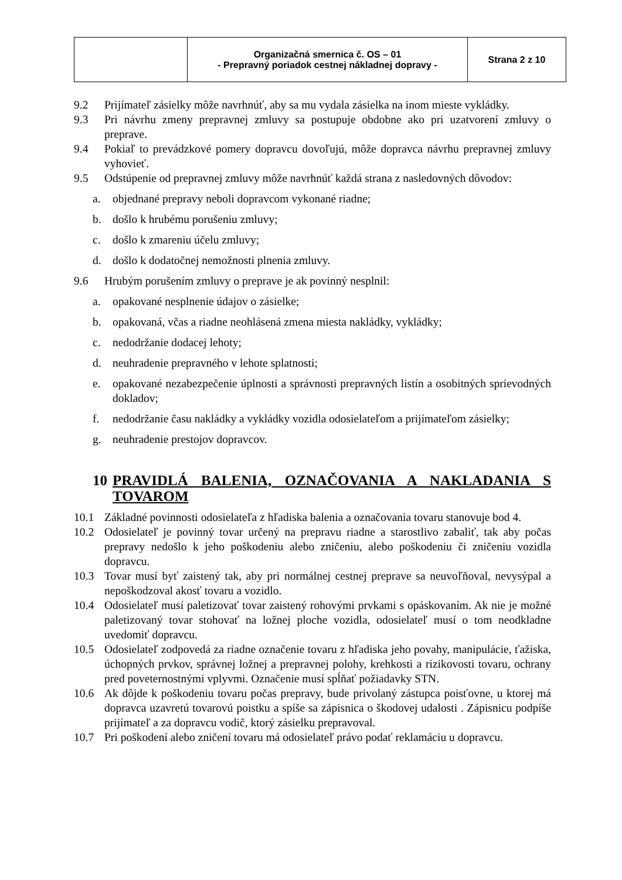| | Organizačná smernica č. OS – 01 - Prepravný poriadok cestnej nákladnej dopravy - | Strana 2 z 10 |
9.2 Prijímateľ zásielky môže navrhnúť, aby sa mu vydala zásielka na inom mieste vykládky.
9.3 Pri návrhu zmeny prepravnej zmluvy sa postupuje obdobne ako pri uzatvorení zmluvy o preprave.
9.4 Pokiaľ to prevádzkové pomery dopravcu dovoľujú, môže dopravca návrhu prepravnej zmluvy vyhovieť.
9.5 Odstúpenie od prepravnej zmluvy môže navrhnúť každá strana z nasledovných dôvodov:
a. objednané prepravy neboli dopravcom vykonané riadne;
b. došlo k hrubému porušeniu zmluvy;
c. došlo k zmareniu účelu zmluvy;
d. došlo k dodatočnej nemožnosti plnenia zmluvy.
9.6 Hrubým porušením zmluvy o preprave je ak povinný nesplnil:
a. opakované nesplnenie údajov o zásielke;
b. opakovaná, včas a riadne neohlásená zmena miesta nakládky, vykládky;
c. nedodržanie dodacej lehoty;
d. neuhradenie prepravného v lehote splatnosti;
e. opakované nezabezpečenie úplnosti a správnosti prepravných listín a osobitných sprievodných dokladov;
f. nedodržanie času nakládky a vykládky vozidla odosielateľom a prijímateľom zásielky;
g. neuhradenie prestojov dopravcov.
10 PRAVIDLÁ BALENIA, OZNAČOVANIA A NAKLADANIA S TOVAROM
10.1 Základné povinnosti odosielateľa z hľadiska balenia a označovania tovaru stanovuje bod 4.
10.2 Odosielateľ je povinný tovar určený na prepravu riadne a starostlivo zabaliť, tak aby počas prepravy nedošlo k jeho poškodeniu alebo zničeniu, alebo poškodeniu či zničeniu vozidla dopravcu.
10.3 Tovar musí byť zaistený tak, aby pri normálnej cestnej preprave sa neuvoľňoval, nevysýpal a nepoškodzoval akosť tovaru a vozidlo.
10.4 Odosielateľ musí paletizovať tovar zaistený rohovými prvkami s opáskovaním. Ak nie je možné paletizovaný tovar stohovať na ložnej ploche vozidla, odosielateľ musí o tom neodkladne uvedomiť dopravcu.
10.5 Odosielateľ zodpovedá za riadne označenie tovaru z hľadiska jeho povahy, manipulácie, ťažiska, úchopných prvkov, správnej ložnej a prepravnej polohy, krehkosti a rizikovosti tovaru, ochrany pred poveternostnými vplyvmi. Označenie musí spĺňať požiadavky STN.
10.6 Ak dôjde k poškodeniu tovaru počas prepravy, bude privolaný zástupca poisťovne, u ktorej má dopravca uzavretú tovarovú poistku a spíše sa zápisnica o škodovej udalosti . Zápisnicu podpíše prijímateľ a za dopravcu vodič, ktorý zásielku prepravoval.
10.7 Pri poškodení alebo zničení tovaru má odosielateľ právo podať reklamáciu u dopravcu.